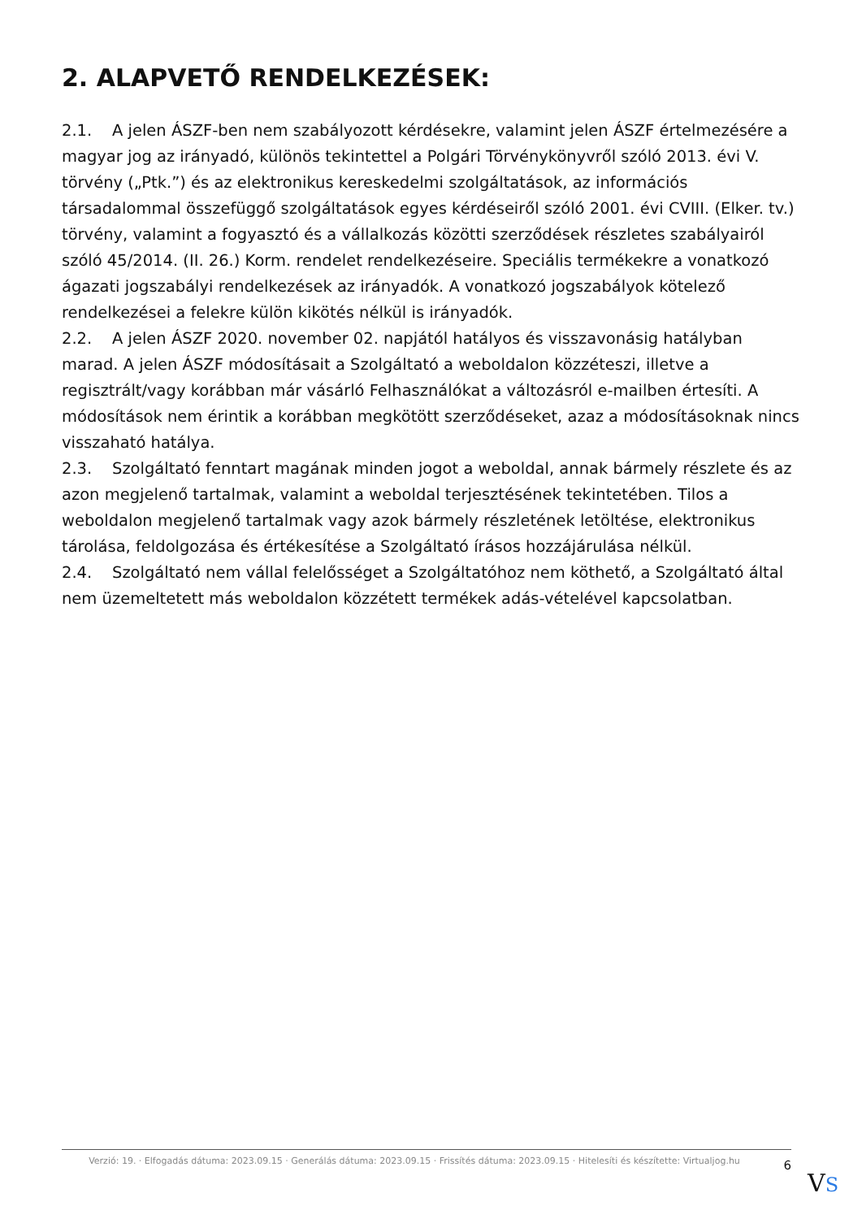2. ALAPVETŐ RENDELKEZÉSEK:
2.1. A jelen ÁSZF-ben nem szabályozott kérdésekre, valamint jelen ÁSZF értelmezésére a magyar jog az irányadó, különös tekintettel a Polgári Törvénykönyvről szóló 2013. évi V. törvény („Ptk.”) és az elektronikus kereskedelmi szolgáltatások, az információs társadalommal összefüggő szolgáltatások egyes kérdéseiről szóló 2001. évi CVIII. (Elker. tv.) törvény, valamint a fogyasztó és a vállalkozás közötti szerződések részletes szabályairól szóló 45/2014. (II. 26.) Korm. rendelet rendelkezéseire. Speciális termékekre a vonatkozó ágazati jogszabályi rendelkezések az irányadók. A vonatkozó jogszabályok kötelező rendelkezései a felekre külön kikötés nélkül is irányadók.
2.2. A jelen ÁSZF 2020. november 02. napjától hatályos és visszavonásig hatályban marad. A jelen ÁSZF módosításait a Szolgáltató a weboldalon közzéteszi, illetve a regisztrált/vagy korábban már vásárló Felhasználókat a változásról e-mailben értesíti. A módosítások nem érintik a korábban megkötött szerződéseket, azaz a módosításoknak nincs visszaható hatálya.
2.3. Szolgáltató fenntart magának minden jogot a weboldal, annak bármely részlete és az azon megjelenő tartalmak, valamint a weboldal terjesztésének tekintetében. Tilos a weboldalon megjelenő tartalmak vagy azok bármely részletének letöltése, elektronikus tárolása, feldolgozása és értékesítése a Szolgáltató írásos hozzájárulása nélkül.
2.4. Szolgáltató nem vállal felelősséget a Szolgáltatóhoz nem köthető, a Szolgáltató által nem üzemeltetett más weboldalon közzétett termékek adás-vételével kapcsolatban.
Verzió: 19. · Elfogadás dátuma: 2023.09.15 · Generálás dátuma: 2023.09.15 · Frissítés dátuma: 2023.09.15 · Hitelesíti és készítette: Virtualjog.hu
6
VS